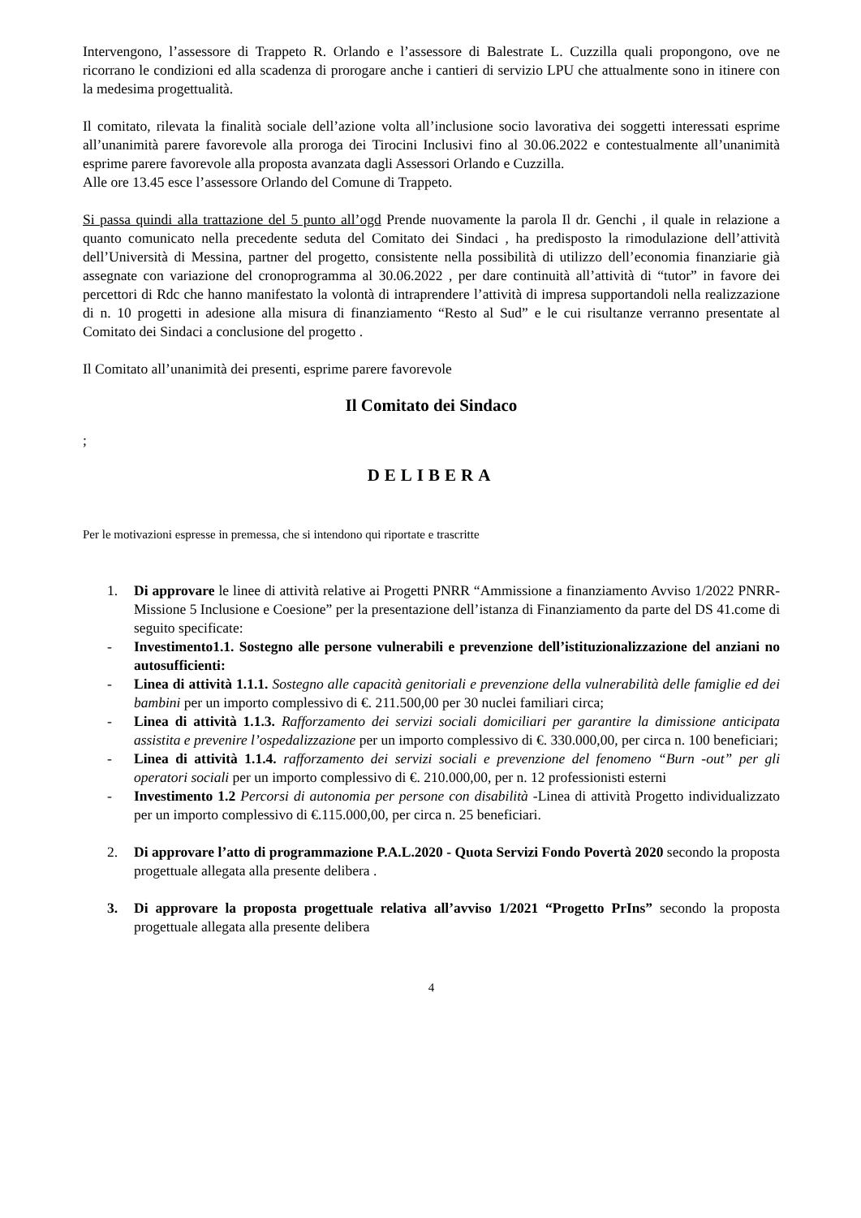Intervengono, l’assessore di Trappeto R. Orlando e l’assessore di Balestrate L. Cuzzilla quali propongono, ove ne ricorrano le condizioni ed alla scadenza di prorogare anche i cantieri di servizio LPU che attualmente sono in itinere con la medesima progettualità.
Il comitato, rilevata la finalità sociale dell’azione volta all’inclusione socio lavorativa dei soggetti interessati esprime all’unanimità parere favorevole alla proroga dei Tirocini Inclusivi fino al 30.06.2022 e contestualmente all’unanimità esprime parere favorevole alla proposta avanzata dagli Assessori Orlando e Cuzzilla.
Alle ore 13.45 esce l’assessore Orlando del Comune di Trappeto.
Si passa quindi alla trattazione del 5 punto all’ogd Prende nuovamente la parola Il dr. Genchi , il quale in relazione a quanto comunicato nella precedente seduta del Comitato dei Sindaci , ha predisposto la rimodulazione dell’attività dell’Università di Messina, partner del progetto, consistente nella possibilità di utilizzo dell’economia finanziarie già assegnate con variazione del cronoprogramma al 30.06.2022 , per dare continuità all’attività di “tutor” in favore dei percettori di Rdc che hanno manifestato la volontà di intraprendere l’attività di impresa supportandoli nella realizzazione di n. 10 progetti in adesione alla misura di finanziamento “Resto al Sud” e le cui risultanze verranno presentate al Comitato dei Sindaci a conclusione del progetto .
Il Comitato all’unanimità dei presenti, esprime parere favorevole
Il Comitato dei Sindaco
;
DELIBERA
Per le motivazioni espresse in premessa, che si intendono qui riportate e trascritte
1. Di approvare le linee di attività relative ai Progetti PNRR “Ammissione a finanziamento Avviso 1/2022 PNRR- Missione 5 Inclusione e Coesione” per la presentazione dell’istanza di Finanziamento da parte del DS 41.come di seguito specificate:
- Investimento1.1. Sostegno alle persone vulnerabili e prevenzione dell’istituzionalizzazione del anziani no autosufficienti:
- Linea di attività 1.1.1. Sostegno alle capacità genitoriali e prevenzione della vulnerabilità delle famiglie ed dei bambini per un importo complessivo di €. 211.500,00 per 30 nuclei familiari circa;
- Linea di attività 1.1.3. Rafforzamento dei servizi sociali domiciliari per garantire la dimissione anticipata assistita e prevenire l’ospedalizzazione per un importo complessivo di €. 330.000,00, per circa n. 100 beneficiari;
- Linea di attività 1.1.4. rafforzamento dei servizi sociali e prevenzione del fenomeno “Burn -out” per gli operatori sociali per un importo complessivo di €. 210.000,00, per n. 12 professionisti esterni
- Investimento 1.2 Percorsi di autonomia per persone con disabilità -Linea di attività Progetto individualizzato per un importo complessivo di €.115.000,00, per circa n. 25 beneficiari.
2. Di approvare l’atto di programmazione P.A.L.2020 - Quota Servizi Fondo Povertà 2020 secondo la proposta progettuale allegata alla presente delibera .
3. Di approvare la proposta progettuale relativa all’avviso 1/2021 “Progetto PrIns” secondo la proposta progettuale allegata alla presente delibera
4